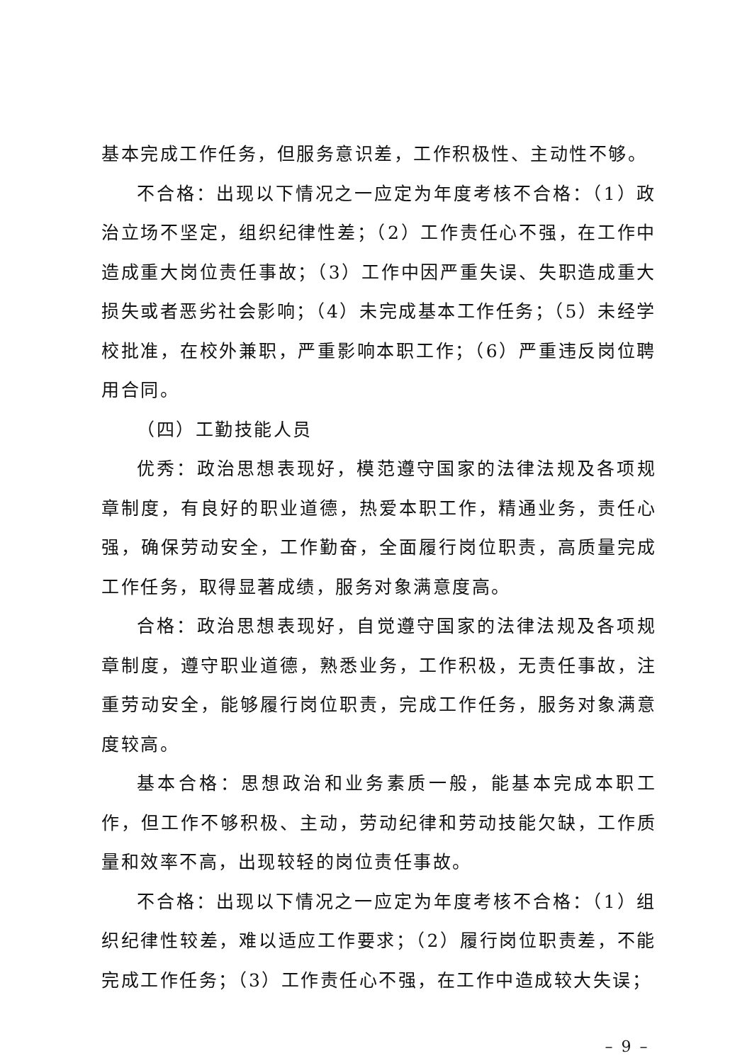基本完成工作任务，但服务意识差，工作积极性、主动性不够。
不合格：出现以下情况之一应定为年度考核不合格：（1）政治立场不坚定，组织纪律性差；（2）工作责任心不强，在工作中造成重大岗位责任事故；（3）工作中因严重失误、失职造成重大损失或者恶劣社会影响；（4）未完成基本工作任务；（5）未经学校批准，在校外兼职，严重影响本职工作；（6）严重违反岗位聘用合同。
（四）工勤技能人员
优秀：政治思想表现好，模范遵守国家的法律法规及各项规章制度，有良好的职业道德，热爱本职工作，精通业务，责任心强，确保劳动安全，工作勤奋，全面履行岗位职责，高质量完成工作任务，取得显著成绩，服务对象满意度高。
合格：政治思想表现好，自觉遵守国家的法律法规及各项规章制度，遵守职业道德，熟悉业务，工作积极，无责任事故，注重劳动安全，能够履行岗位职责，完成工作任务，服务对象满意度较高。
基本合格：思想政治和业务素质一般，能基本完成本职工作，但工作不够积极、主动，劳动纪律和劳动技能欠缺，工作质量和效率不高，出现较轻的岗位责任事故。
不合格：出现以下情况之一应定为年度考核不合格：（1）组织纪律性较差，难以适应工作要求；（2）履行岗位职责差，不能完成工作任务；（3）工作责任心不强，在工作中造成较大失误；
– 9 –